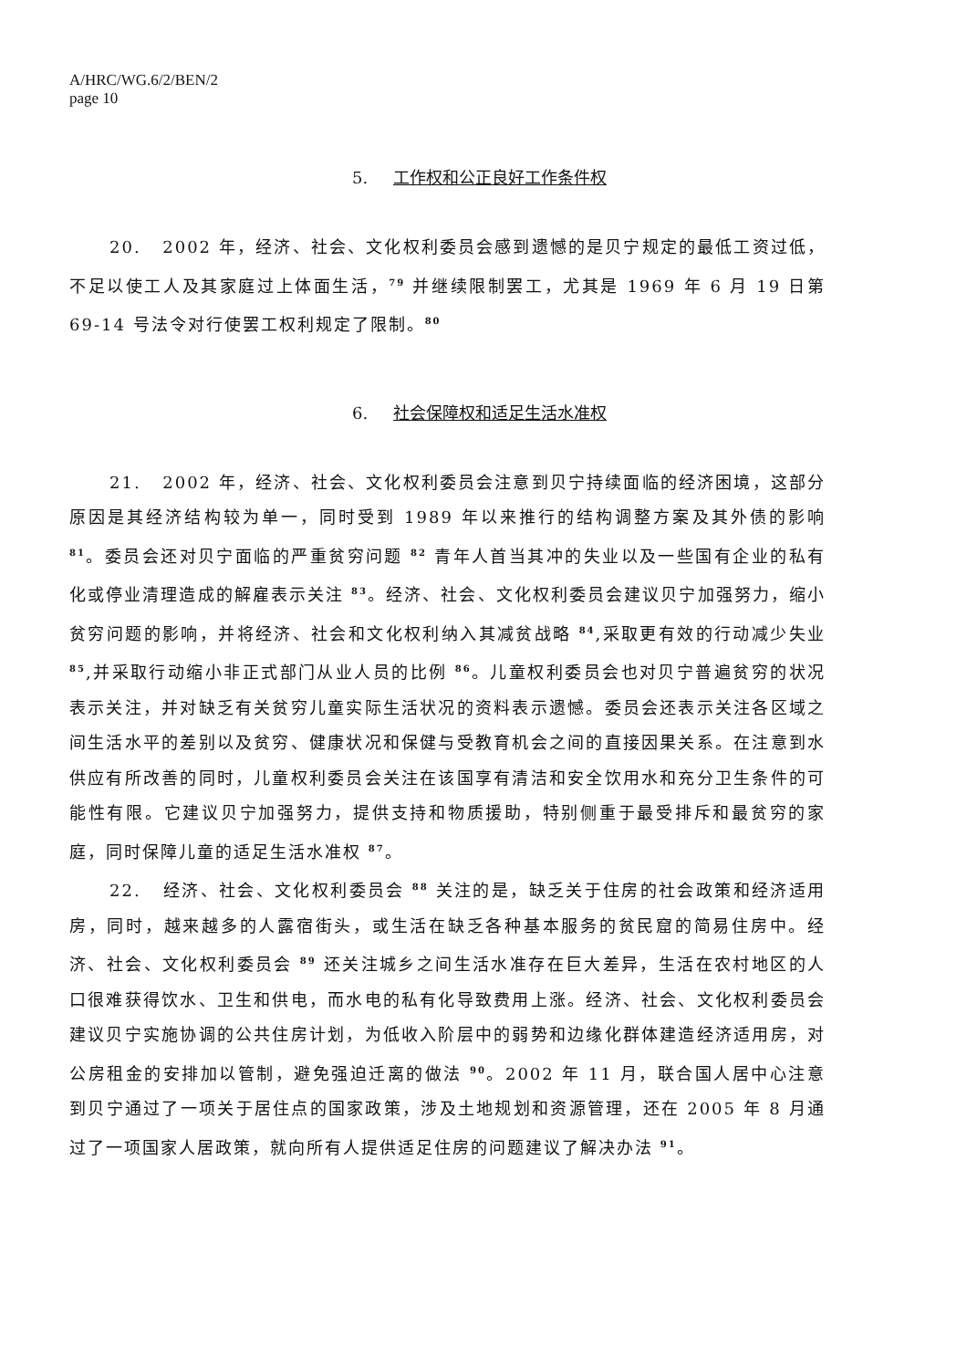A/HRC/WG.6/2/BEN/2
page 10
5. 工作权和公正良好工作条件权
20. 2002 年，经济、社会、文化权利委员会感到遗憾的是贝宁规定的最低工资过低，不足以使工人及其家庭过上体面生活，<sup>79</sup> 并继续限制罢工，尤其是 1969 年 6 月 19 日第 69-14 号法令对行使罢工权利规定了限制。<sup>80</sup>
6. 社会保障权和适足生活水准权
21. 2002 年，经济、社会、文化权利委员会注意到贝宁持续面临的经济困境，这部分原因是其经济结构较为单一，同时受到 1989 年以来推行的结构调整方案及其外债的影响 <sup>81</sup>。委员会还对贝宁面临的严重贫穷问题 <sup>82</sup> 青年人首当其冲的失业以及一些国有企业的私有化或停业清理造成的解雇表示关注 <sup>83</sup>。经济、社会、文化权利委员会建议贝宁加强努力，缩小贫穷问题的影响，并将经济、社会和文化权利纳入其减贫战略 <sup>84</sup>,采取更有效的行动减少失业 <sup>85</sup>,并采取行动缩小非正式部门从业人员的比例 <sup>86</sup>。儿童权利委员会也对贝宁普遍贫穷的状况表示关注，并对缺乏有关贫穷儿童实际生活状况的资料表示遗憾。委员会还表示关注各区域之间生活水平的差别以及贫穷、健康状况和保健与受教育机会之间的直接因果关系。在注意到水供应有所改善的同时，儿童权利委员会关注在该国享有清洁和安全饮用水和充分卫生条件的可能性有限。它建议贝宁加强努力，提供支持和物质援助，特别侧重于最受排斥和最贫穷的家庭，同时保障儿童的适足生活水准权 <sup>87</sup>。
22. 经济、社会、文化权利委员会 <sup>88</sup> 关注的是，缺乏关于住房的社会政策和经济适用房，同时，越来越多的人露宿街头，或生活在缺乏各种基本服务的贫民窟的简易住房中。经济、社会、文化权利委员会 <sup>89</sup> 还关注城乡之间生活水准存在巨大差异，生活在农村地区的人口很难获得饮水、卫生和供电，而水电的私有化导致费用上涨。经济、社会、文化权利委员会建议贝宁实施协调的公共住房计划，为低收入阶层中的弱势和边缘化群体建造经济适用房，对公房租金的安排加以管制，避免强迫迁离的做法 <sup>90</sup>。2002 年 11 月，联合国人居中心注意到贝宁通过了一项关于居住点的国家政策，涉及土地规划和资源管理，还在 2005 年 8 月通过了一项国家人居政策，就向所有人提供适足住房的问题建议了解决办法 <sup>91</sup>。